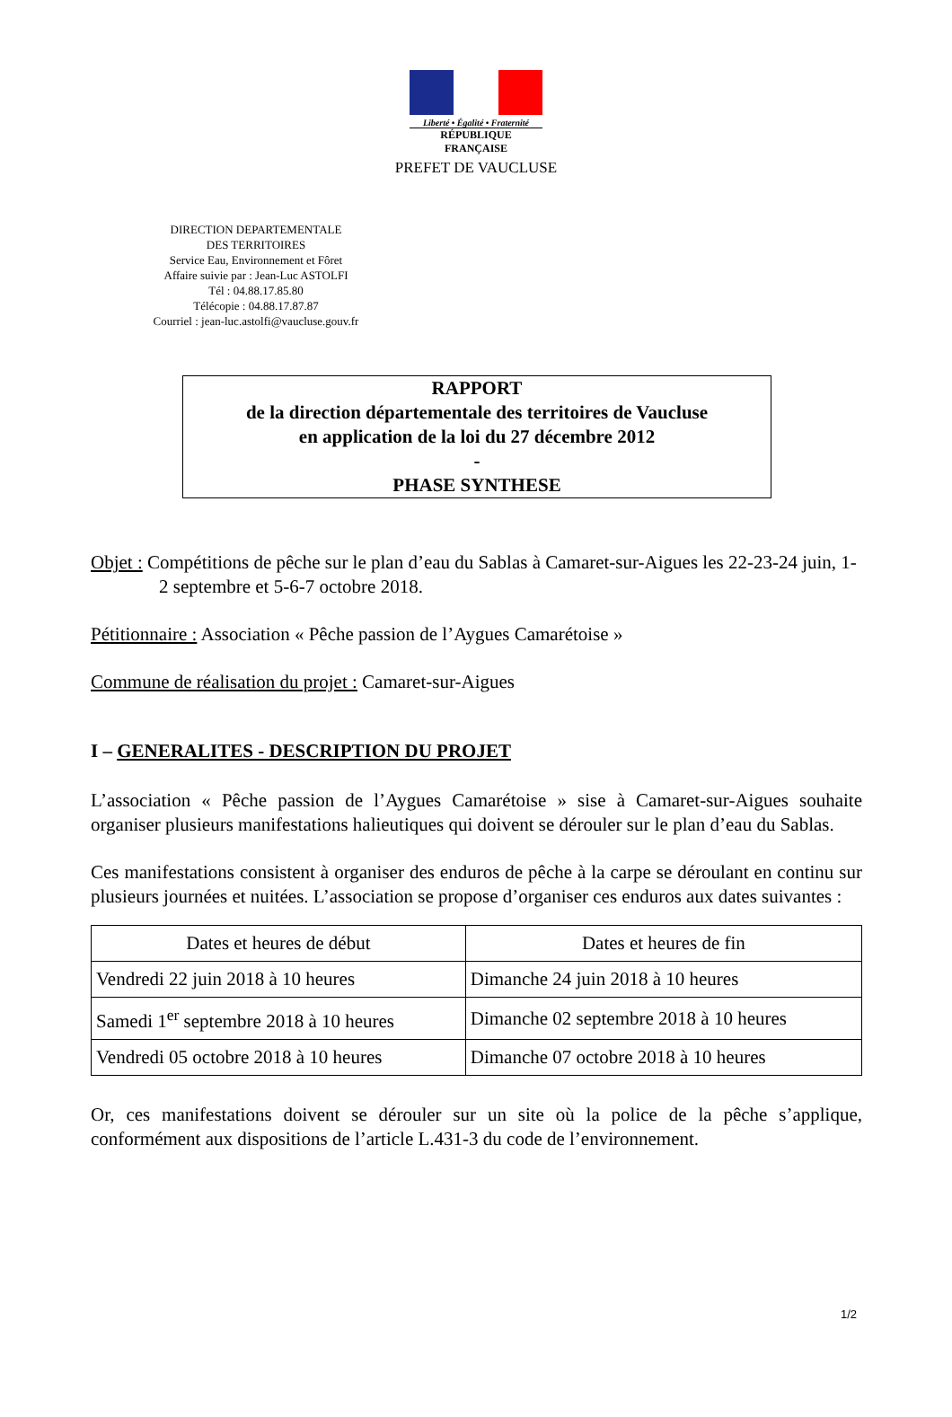Liberté • Égalité • Fraternité
RÉPUBLIQUE FRANÇAISE
PREFET DE VAUCLUSE
DIRECTION DEPARTEMENTALE
DES TERRITOIRES
Service Eau, Environnement et Fôret
Affaire suivie par : Jean-Luc ASTOLFI
Tél : 04.88.17.85.80
Télécopie : 04.88.17.87.87
Courriel : jean-luc.astolfi@vaucluse.gouv.fr
RAPPORT
de la direction départementale des territoires de Vaucluse
en application de la loi du 27 décembre 2012
-
PHASE SYNTHESE
Objet : Compétitions de pêche sur le plan d’eau du Sablas à Camaret-sur-Aigues les 22-23-24 juin, 1-2 septembre et 5-6-7 octobre 2018.
Pétitionnaire : Association « Pêche passion de l’Aygues Camarétoise »
Commune de réalisation du projet : Camaret-sur-Aigues
I – GENERALITES - DESCRIPTION DU PROJET
L’association « Pêche passion de l’Aygues Camarétoise » sise à Camaret-sur-Aigues souhaite organiser plusieurs manifestations halieutiques qui doivent se dérouler sur le plan d’eau du Sablas.
Ces manifestations consistent à organiser des enduros de pêche à la carpe se déroulant en continu sur plusieurs journées et nuitées. L’association se propose d’organiser ces enduros aux dates suivantes :
| Dates et heures de début | Dates et heures de fin |
| --- | --- |
| Vendredi 22 juin 2018 à 10 heures | Dimanche 24 juin 2018 à 10 heures |
| Samedi 1<sup>er</sup> septembre 2018 à 10 heures | Dimanche 02 septembre 2018 à 10 heures |
| Vendredi 05 octobre 2018 à 10 heures | Dimanche 07 octobre 2018 à 10 heures |
Or, ces manifestations doivent se dérouler sur un site où la police de la pêche s’applique, conformément aux dispositions de l’article L.431-3 du code de l’environnement.
1/2